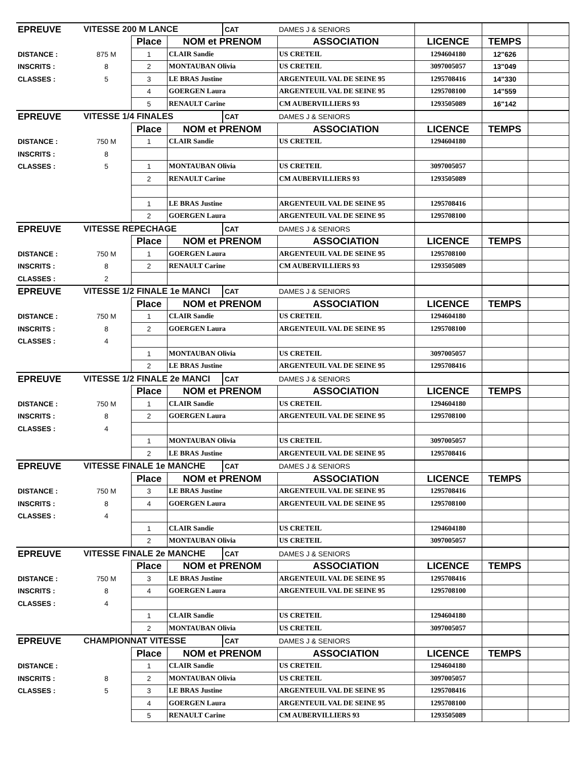| EPREUVE | VITESSE 200 M LANCE | | | CAT | DAMES J & SENIORS | | | |
| | | Place | NOM et PRENOM | | ASSOCIATION | LICENCE | TEMPS | |
| DISTANCE : | 875 M | 1 | CLAIR Sandie | | US CRETEIL | 1294604180 | 12"626 | |
| INSCRITS : | 8 | 2 | MONTAUBAN Olivia | | US CRETEIL | 3097005057 | 13"049 | |
| CLASSES : | 5 | 3 | LE BRAS Justine | | ARGENTEUIL VAL DE SEINE 95 | 1295708416 | 14"330 | |
| | | 4 | GOERGEN Laura | | ARGENTEUIL VAL DE SEINE 95 | 1295708100 | 14"559 | |
| | | 5 | RENAULT Carine | | CM AUBERVILLIERS 93 | 1293505089 | 16"142 | |
| EPREUVE | VITESSE 1/4 FINALES | | | CAT | DAMES J & SENIORS | | | |
| | | Place | NOM et PRENOM | | ASSOCIATION | LICENCE | TEMPS | |
| DISTANCE : | 750 M | 1 | CLAIR Sandie | | US CRETEIL | 1294604180 | | |
| INSCRITS : | 8 | | | | | | | |
| CLASSES : | 5 | 1 | MONTAUBAN Olivia | | US CRETEIL | 3097005057 | | |
| | | 2 | RENAULT Carine | | CM AUBERVILLIERS 93 | 1293505089 | | |
| | | 1 | LE BRAS Justine | | ARGENTEUIL VAL DE SEINE 95 | 1295708416 | | |
| | | 2 | GOERGEN Laura | | ARGENTEUIL VAL DE SEINE 95 | 1295708100 | | |
| EPREUVE | VITESSE REPECHAGE | | | CAT | DAMES J & SENIORS | | | |
| | | Place | NOM et PRENOM | | ASSOCIATION | LICENCE | TEMPS | |
| DISTANCE : | 750 M | 1 | GOERGEN Laura | | ARGENTEUIL VAL DE SEINE 95 | 1295708100 | | |
| INSCRITS : | 8 | 2 | RENAULT Carine | | CM AUBERVILLIERS 93 | 1293505089 | | |
| CLASSES : | 2 | | | | | | | |
| EPREUVE | VITESSE 1/2 FINALE 1e MANCI | | | CAT | DAMES J & SENIORS | | | |
| | | Place | NOM et PRENOM | | ASSOCIATION | LICENCE | TEMPS | |
| DISTANCE : | 750 M | 1 | CLAIR Sandie | | US CRETEIL | 1294604180 | | |
| INSCRITS : | 8 | 2 | GOERGEN Laura | | ARGENTEUIL VAL DE SEINE 95 | 1295708100 | | |
| CLASSES : | 4 | | | | | | | |
| | | 1 | MONTAUBAN Olivia | | US CRETEIL | 3097005057 | | |
| | | 2 | LE BRAS Justine | | ARGENTEUIL VAL DE SEINE 95 | 1295708416 | | |
| EPREUVE | VITESSE 1/2 FINALE 2e MANCI | | | CAT | DAMES J & SENIORS | | | |
| | | Place | NOM et PRENOM | | ASSOCIATION | LICENCE | TEMPS | |
| DISTANCE : | 750 M | 1 | CLAIR Sandie | | US CRETEIL | 1294604180 | | |
| INSCRITS : | 8 | 2 | GOERGEN Laura | | ARGENTEUIL VAL DE SEINE 95 | 1295708100 | | |
| CLASSES : | 4 | | | | | | | |
| | | 1 | MONTAUBAN Olivia | | US CRETEIL | 3097005057 | | |
| | | 2 | LE BRAS Justine | | ARGENTEUIL VAL DE SEINE 95 | 1295708416 | | |
| EPREUVE | VITESSE FINALE 1e MANCHE | | | CAT | DAMES J & SENIORS | | | |
| | | Place | NOM et PRENOM | | ASSOCIATION | LICENCE | TEMPS | |
| DISTANCE : | 750 M | 3 | LE BRAS Justine | | ARGENTEUIL VAL DE SEINE 95 | 1295708416 | | |
| INSCRITS : | 8 | 4 | GOERGEN Laura | | ARGENTEUIL VAL DE SEINE 95 | 1295708100 | | |
| CLASSES : | 4 | | | | | | | |
| | | 1 | CLAIR Sandie | | US CRETEIL | 1294604180 | | |
| | | 2 | MONTAUBAN Olivia | | US CRETEIL | 3097005057 | | |
| EPREUVE | VITESSE FINALE 2e MANCHE | | | CAT | DAMES J & SENIORS | | | |
| | | Place | NOM et PRENOM | | ASSOCIATION | LICENCE | TEMPS | |
| DISTANCE : | 750 M | 3 | LE BRAS Justine | | ARGENTEUIL VAL DE SEINE 95 | 1295708416 | | |
| INSCRITS : | 8 | 4 | GOERGEN Laura | | ARGENTEUIL VAL DE SEINE 95 | 1295708100 | | |
| CLASSES : | 4 | | | | | | | |
| | | 1 | CLAIR Sandie | | US CRETEIL | 1294604180 | | |
| | | 2 | MONTAUBAN Olivia | | US CRETEIL | 3097005057 | | |
| EPREUVE | CHAMPIONNAT VITESSE | | | CAT | DAMES J & SENIORS | | | |
| | | Place | NOM et PRENOM | | ASSOCIATION | LICENCE | TEMPS | |
| DISTANCE : | | 1 | CLAIR Sandie | | US CRETEIL | 1294604180 | | |
| INSCRITS : | 8 | 2 | MONTAUBAN Olivia | | US CRETEIL | 3097005057 | | |
| CLASSES : | 5 | 3 | LE BRAS Justine | | ARGENTEUIL VAL DE SEINE 95 | 1295708416 | | |
| | | 4 | GOERGEN Laura | | ARGENTEUIL VAL DE SEINE 95 | 1295708100 | | |
| | | 5 | RENAULT Carine | | CM AUBERVILLIERS 93 | 1293505089 | | |